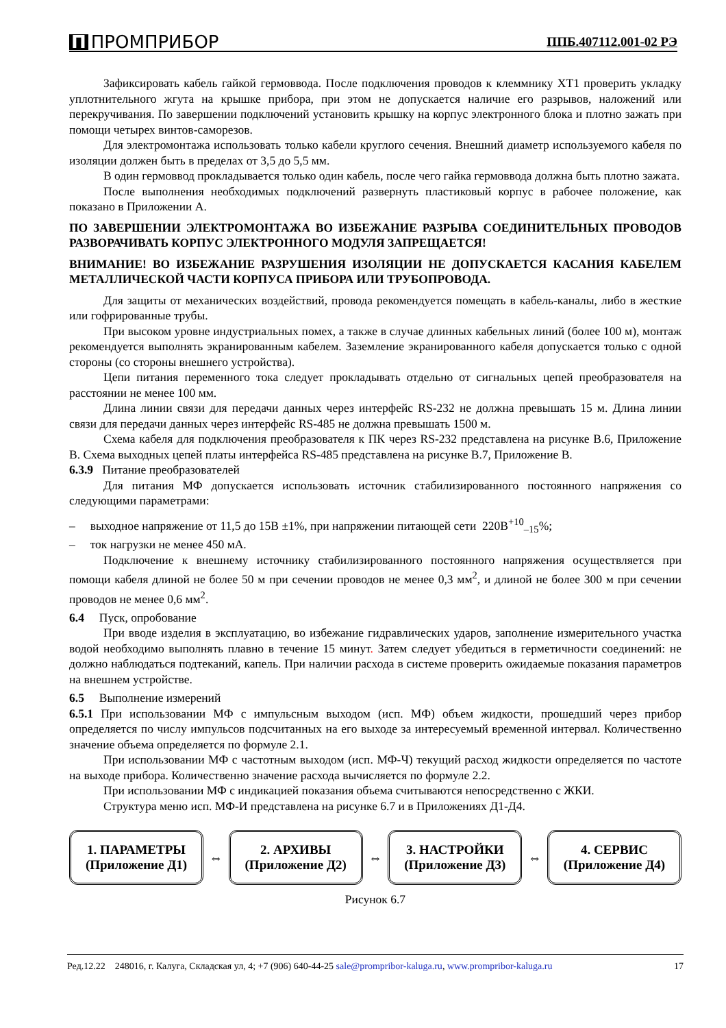П ПРОМПРИБОР ППБ.407112.001-02 РЭ
Зафиксировать кабель гайкой гермоввода. После подключения проводов к клеммнику ХТ1 проверить укладку уплотнительного жгута на крышке прибора, при этом не допускается наличие его разрывов, наложений или перекручивания. По завершении подключений установить крышку на корпус электронного блока и плотно зажать при помощи четырех винтов-саморезов.
Для электромонтажа использовать только кабели круглого сечения. Внешний диаметр используемого кабеля по изоляции должен быть в пределах от 3,5 до 5,5 мм.
В один гермоввод прокладывается только один кабель, после чего гайка гермоввода должна быть плотно зажата.
После выполнения необходимых подключений развернуть пластиковый корпус в рабочее положение, как показано в Приложении А.
ПО ЗАВЕРШЕНИИ ЭЛЕКТРОМОНТАЖА ВО ИЗБЕЖАНИЕ РАЗРЫВА СОЕДИНИТЕЛЬНЫХ ПРОВОДОВ РАЗВОРАЧИВАТЬ КОРПУС ЭЛЕКТРОННОГО МОДУЛЯ ЗАПРЕЩАЕТСЯ!
ВНИМАНИЕ! ВО ИЗБЕЖАНИЕ РАЗРУШЕНИЯ ИЗОЛЯЦИИ НЕ ДОПУСКАЕТСЯ КАСАНИЯ КАБЕЛЕМ МЕТАЛЛИЧЕСКОЙ ЧАСТИ КОРПУСА ПРИБОРА ИЛИ ТРУБОПРОВОДА.
Для защиты от механических воздействий, провода рекомендуется помещать в кабель-каналы, либо в жесткие или гофрированные трубы.
При высоком уровне индустриальных помех, а также в случае длинных кабельных линий (более 100 м), монтаж рекомендуется выполнять экранированным кабелем. Заземление экранированного кабеля допускается только с одной стороны (со стороны внешнего устройства).
Цепи питания переменного тока следует прокладывать отдельно от сигнальных цепей преобразователя на расстоянии не менее 100 мм.
Длина линии связи для передачи данных через интерфейс RS-232 не должна превышать 15 м. Длина линии связи для передачи данных через интерфейс RS-485 не должна превышать 1500 м.
Схема кабеля для подключения преобразователя к ПК через RS-232 представлена на рисунке В.6, Приложение В. Схема выходных цепей платы интерфейса RS-485 представлена на рисунке В.7, Приложение В.
6.3.9 Питание преобразователей
Для питания МФ допускается использовать источник стабилизированного постоянного напряжения со следующими параметрами:
– выходное напряжение от 11,5 до 15В ±1%, при напряжении питающей сети 220В<sup>+10</sup><sub>–15</sub>%;
– ток нагрузки не менее 450 мА.
Подключение к внешнему источнику стабилизированного постоянного напряжения осуществляется при помощи кабеля длиной не более 50 м при сечении проводов не менее 0,3 мм<sup>2</sup>, и длиной не более 300 м при сечении проводов не менее 0,6 мм<sup>2</sup>.
6.4 Пуск, опробование
При вводе изделия в эксплуатацию, во избежание гидравлических ударов, заполнение измерительного участка водой необходимо выполнять плавно в течение 15 минут. Затем следует убедиться в герметичности соединений: не должно наблюдаться подтеканий, капель. При наличии расхода в системе проверить ожидаемые показания параметров на внешнем устройстве.
6.5 Выполнение измерений
6.5.1 При использовании МФ с импульсным выходом (исп. МФ) объем жидкости, прошедший через прибор определяется по числу импульсов подсчитанных на его выходе за интересуемый временной интервал. Количественно значение объема определяется по формуле 2.1.
При использовании МФ с частотным выходом (исп. МФ-Ч) текущий расход жидкости определяется по частоте на выходе прибора. Количественно значение расхода вычисляется по формуле 2.2.
При использовании МФ с индикацией показания объема считываются непосредственно с ЖКИ.
Структура меню исп. МФ-И представлена на рисунке 6.7 и в Приложениях Д1-Д4.
1. ПАРАМЕТРЫ
(Приложение Д1)
⇔
2. АРХИВЫ
(Приложение Д2)
⇔
3. НАСТРОЙКИ
(Приложение Д3)
⇔
4. СЕРВИС
(Приложение Д4)
Рисунок 6.7
Ред.12.22 248016, г. Калуга, Складская ул, 4; +7 (906) 640-44-25 sale@prompribor-kaluga.ru, www.prompribor-kaluga.ru 17